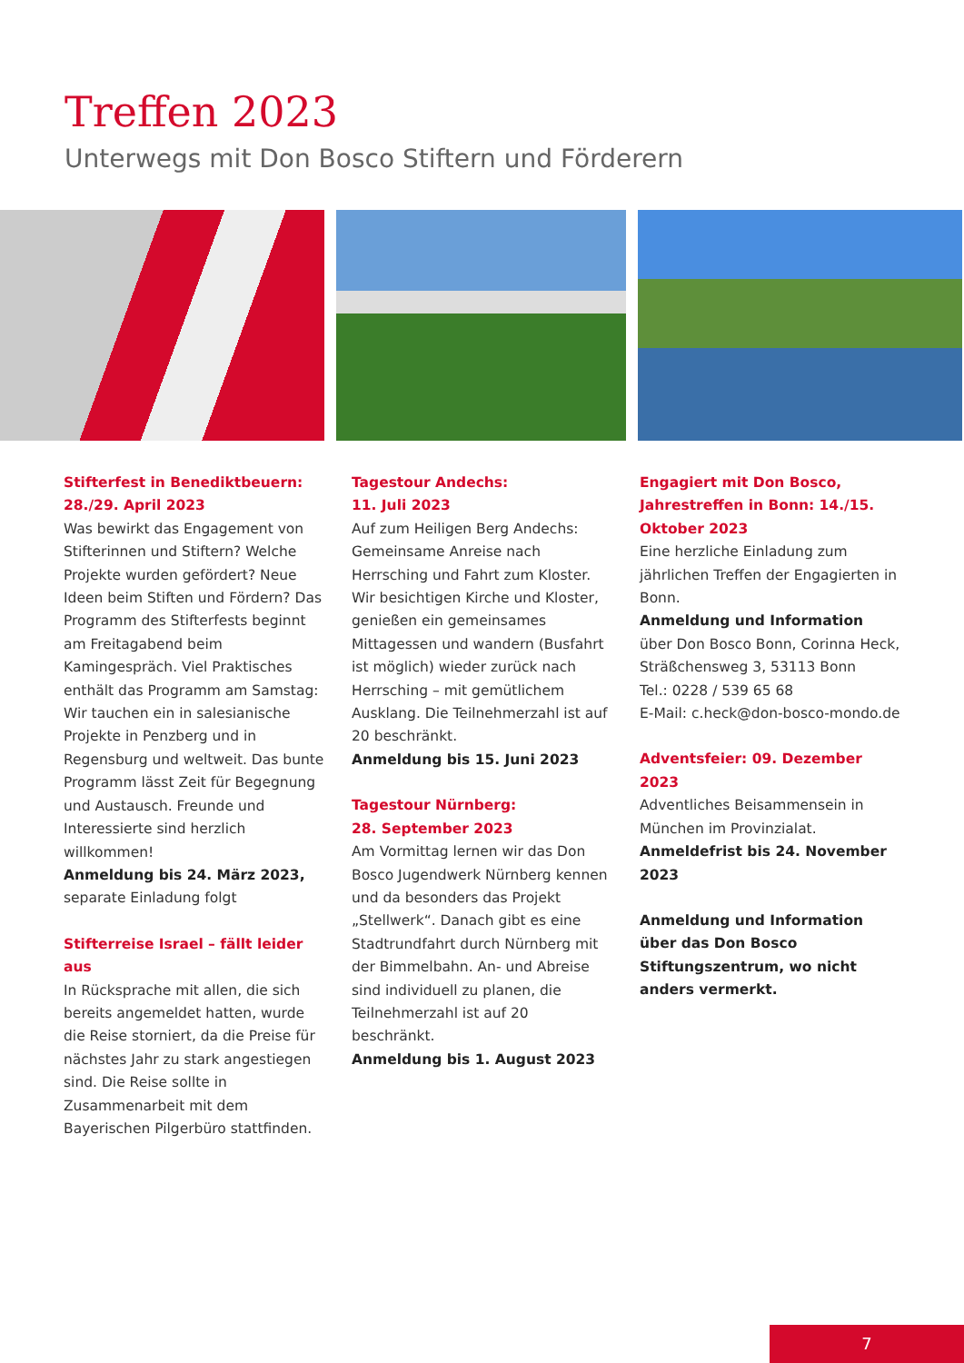Treffen 2023
Unterwegs mit Don Bosco Stiftern und Förderern
Stifterfest in Benediktbeuern:
28./29. April 2023
Was bewirkt das Engagement von Stifterinnen und Stiftern? Welche Projekte wurden gefördert? Neue Ideen beim Stiften und Fördern? Das Programm des Stifterfests beginnt am Freitagabend beim Kamingespräch. Viel Praktisches enthält das Programm am Samstag: Wir tauchen ein in salesianische Projekte in Penzberg und in Regensburg und weltweit. Das bunte Programm lässt Zeit für Begegnung und Austausch. Freunde und Interessierte sind herzlich willkommen!
Anmeldung bis 24. März 2023,
separate Einladung folgt
Stifterreise Israel – fällt leider aus
In Rücksprache mit allen, die sich bereits angemeldet hatten, wurde die Reise storniert, da die Preise für nächstes Jahr zu stark angestiegen sind. Die Reise sollte in Zusammenarbeit mit dem Bayerischen Pilgerbüro stattfinden.
Tagestour Andechs:
11. Juli 2023
Auf zum Heiligen Berg Andechs: Gemeinsame Anreise nach Herrsching und Fahrt zum Kloster. Wir besichtigen Kirche und Kloster, genießen ein gemeinsames Mittagessen und wandern (Busfahrt ist möglich) wieder zurück nach Herrsching – mit gemütlichem Ausklang. Die Teilnehmerzahl ist auf 20 beschränkt.
Anmeldung bis 15. Juni 2023
Tagestour Nürnberg:
28. September 2023
Am Vormittag lernen wir das Don Bosco Jugendwerk Nürnberg kennen und da besonders das Projekt „Stellwerk“. Danach gibt es eine Stadtrundfahrt durch Nürnberg mit der Bimmelbahn. An- und Abreise sind individuell zu planen, die Teilnehmerzahl ist auf 20 beschränkt.
Anmeldung bis 1. August 2023
Engagiert mit Don Bosco, Jahrestreffen in Bonn: 14./15. Oktober 2023
Eine herzliche Einladung zum jährlichen Treffen der Engagierten in Bonn.
Anmeldung und Information
über Don Bosco Bonn, Corinna Heck, Sträßchensweg 3, 53113 Bonn
Tel.: 0228 / 539 65 68
E-Mail: c.heck@don-bosco-mondo.de
Adventsfeier: 09. Dezember 2023
Adventliches Beisammensein in München im Provinzialat.
Anmeldefrist bis 24. November 2023
Anmeldung und Information über das Don Bosco Stiftungszentrum, wo nicht anders vermerkt.
7